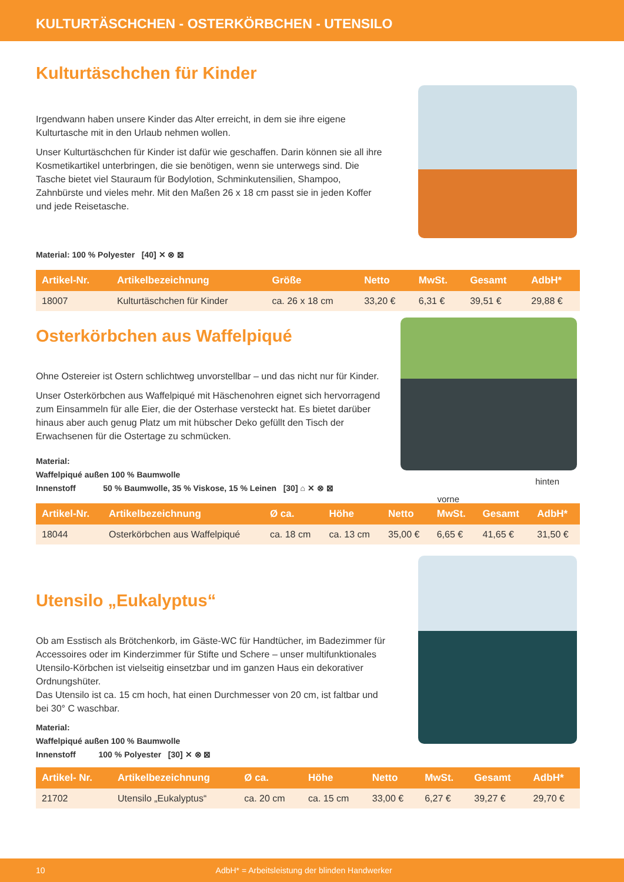KULTURTÄSCHCHEN - OSTERKÖRBCHEN - UTENSILO
Kulturtäschchen für Kinder
Irgendwann haben unsere Kinder das Alter erreicht, in dem sie ihre eigene Kulturtasche mit in den Urlaub nehmen wollen.
Unser Kulturtäschchen für Kinder ist dafür wie geschaffen. Darin können sie all ihre Kosmetikartikel unterbringen, die sie benötigen, wenn sie unterwegs sind. Die Tasche bietet viel Stauraum für Bodylotion, Schminkutensilien, Shampoo, Zahnbürste und vieles mehr. Mit den Maßen 26 x 18 cm passt sie in jeden Koffer und jede Reisetasche.
Material: 100 % Polyester [40] ✕ ⊗ ⊠
| Artikel-Nr. | Artikelbezeichnung | Größe | Netto | MwSt. | Gesamt | AdbH* |
| --- | --- | --- | --- | --- | --- | --- |
| 18007 | Kulturtäschchen für Kinder | ca. 26 x 18 cm | 33,20 € | 6,31 € | 39,51 € | 29,88 € |
Osterkörbchen aus Waffelpiqué
Ohne Ostereier ist Ostern schlichtweg unvorstellbar – und das nicht nur für Kinder.
Unser Osterkörbchen aus Waffelpiqué mit Häschenohren eignet sich hervorragend zum Einsammeln für alle Eier, die der Osterhase versteckt hat. Es bietet darüber hinaus aber auch genug Platz um mit hübscher Deko gefüllt den Tisch der Erwachsenen für die Ostertage zu schmücken.
hinten
vorne
Material:
Waffelpiqué außen 100 % Baumwolle
Innenstoff 50 % Baumwolle, 35 % Viskose, 15 % Leinen [30] ⌂ ✕ ⊗ ⊠
| Artikel-Nr. | Artikelbezeichnung | Ø ca. | Höhe | Netto | MwSt. | Gesamt | AdbH* |
| --- | --- | --- | --- | --- | --- | --- | --- |
| 18044 | Osterkörbchen aus Waffelpiqué | ca. 18 cm | ca. 13 cm | 35,00 € | 6,65 € | 41,65 € | 31,50 € |
Utensilo „Eukalyptus“
Ob am Esstisch als Brötchenkorb, im Gäste-WC für Handtücher, im Badezimmer für Accessoires oder im Kinderzimmer für Stifte und Schere – unser multifunktionales Utensilo-Körbchen ist vielseitig einsetzbar und im ganzen Haus ein dekorativer Ordnungshüter.
Das Utensilo ist ca. 15 cm hoch, hat einen Durchmesser von 20 cm, ist faltbar und bei 30° C waschbar.
Material:
Waffelpiqué außen 100 % Baumwolle
Innenstoff 100 % Polyester [30] ✕ ⊗ ⊠
| Artikel- Nr. | Artikelbezeichnung | Ø ca. | Höhe | Netto | MwSt. | Gesamt | AdbH* |
| --- | --- | --- | --- | --- | --- | --- | --- |
| 21702 | Utensilo „Eukalyptus“ | ca. 20 cm | ca. 15 cm | 33,00 € | 6,27 € | 39,27 € | 29,70 € |
10 AdbH* = Arbeitsleistung der blinden Handwerker